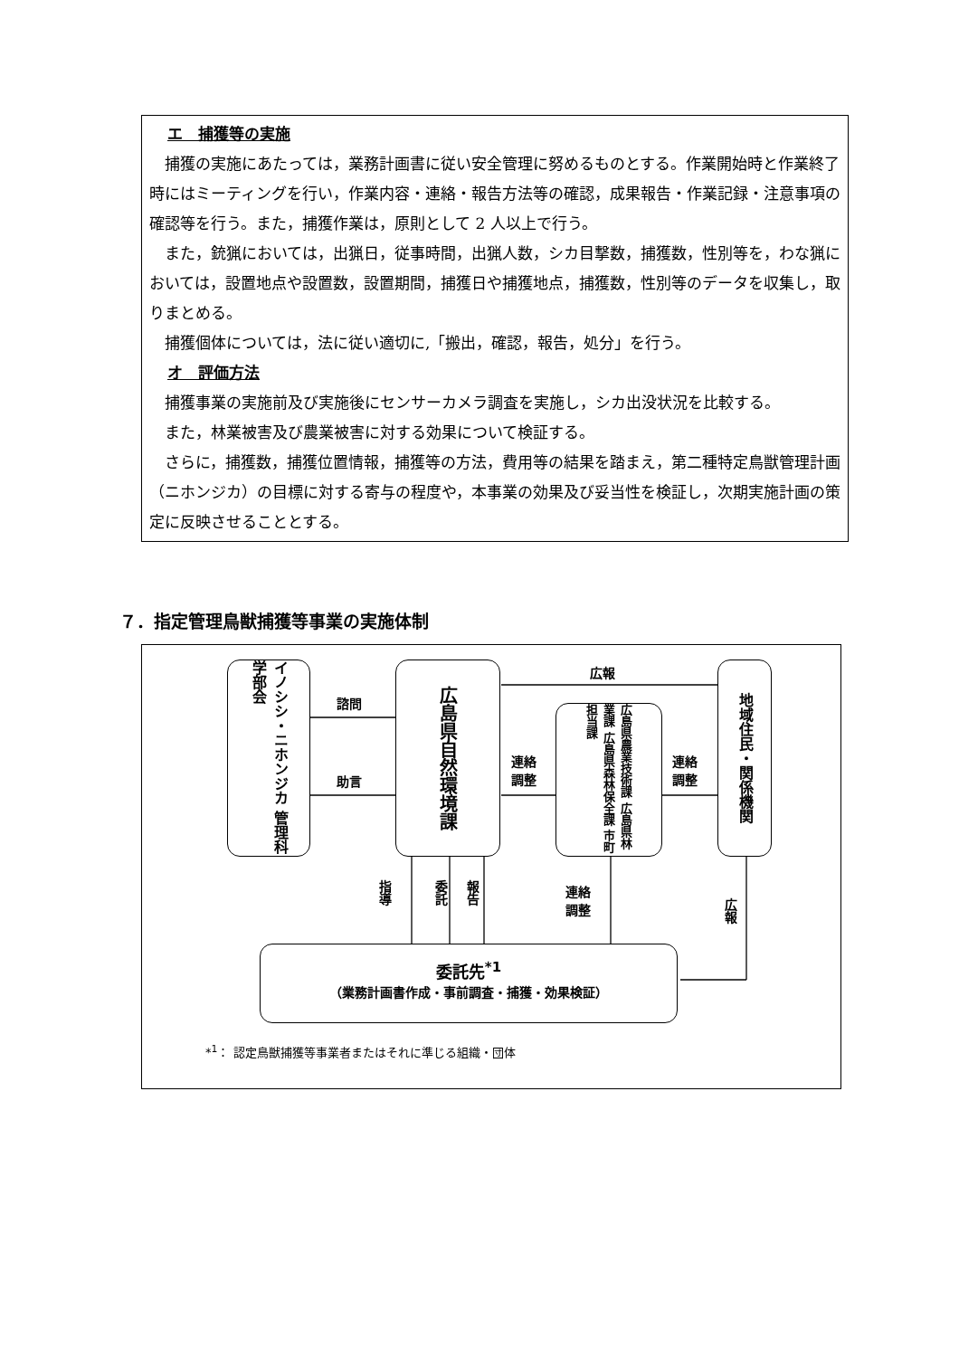エ　捕獲等の実施
捕獲の実施にあたっては，業務計画書に従い安全管理に努めるものとする。作業開始時と作業終了時にはミーティングを行い，作業内容・連絡・報告方法等の確認，成果報告・作業記録・注意事項の確認等を行う。また，捕獲作業は，原則として 2 人以上で行う。
また，銃猟においては，出猟日，従事時間，出猟人数，シカ目撃数，捕獲数，性別等を，わな猟においては，設置地点や設置数，設置期間，捕獲日や捕獲地点，捕獲数，性別等のデータを収集し，取りまとめる。
捕獲個体については，法に従い適切に,「搬出，確認，報告，処分」を行う。
オ　評価方法
捕獲事業の実施前及び実施後にセンサーカメラ調査を実施し，シカ出没状況を比較する。
また，林業被害及び農業被害に対する効果について検証する。
さらに，捕獲数，捕獲位置情報，捕獲等の方法，費用等の結果を踏まえ，第二種特定鳥獣管理計画（ニホンジカ）の目標に対する寄与の程度や，本事業の効果及び妥当性を検証し，次期実施計画の策定に反映させることとする。
７．指定管理鳥獣捕獲等事業の実施体制
イノシシ・ニホンジカ 管理科学部会
諮問
助言
広島県自然環境課
広報
連絡
調整
広島県農業技術課 広島県林業課 広島県森林保全課 市町担当課
連絡
調整
地域住民・関係機関
指導
委託
報告
連絡
調整
広報
委託先<sup>*1</sup>
（業務計画書作成・事前調査・捕獲・効果検証）
*<sup>1</sup>： 認定鳥獣捕獲等事業者またはそれに準じる組織・団体